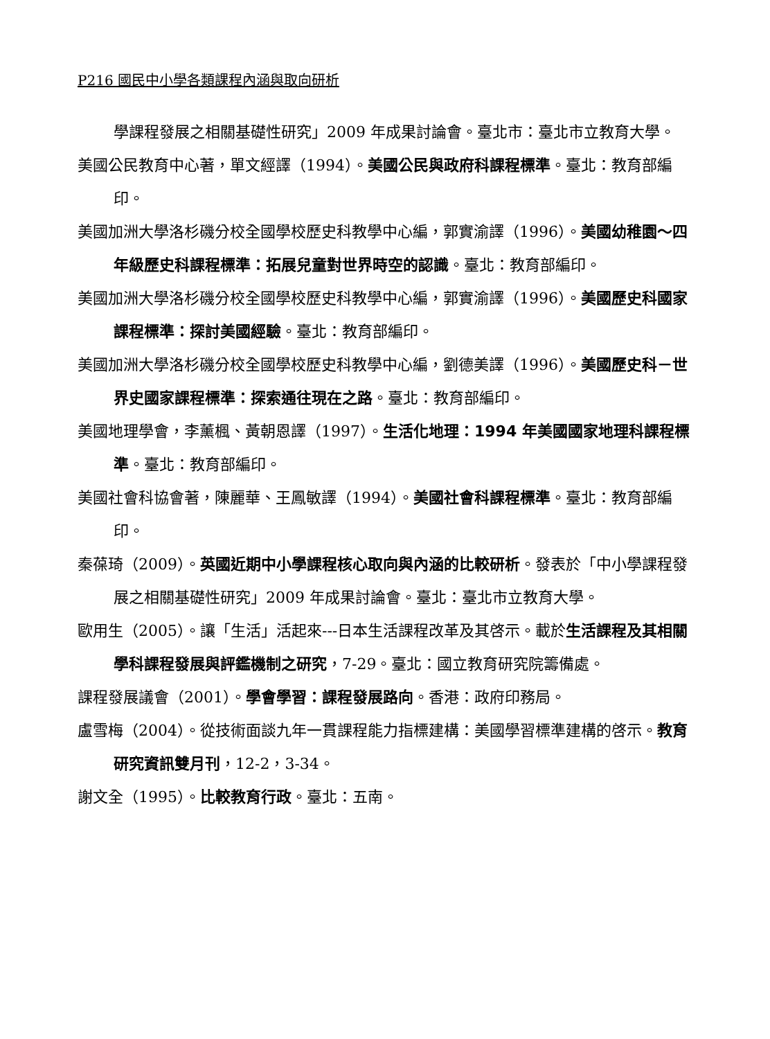P216 國民中小學各類課程內涵與取向研析
學課程發展之相關基礎性研究」2009 年成果討論會。臺北市：臺北市立教育大學。
美國公民教育中心著，單文經譯（1994）。美國公民與政府科課程標準。臺北：教育部編印。
美國加洲大學洛杉磯分校全國學校歷史科教學中心編，郭實渝譯（1996）。美國幼稚園～四年級歷史科課程標準：拓展兒童對世界時空的認識。臺北：教育部編印。
美國加洲大學洛杉磯分校全國學校歷史科教學中心編，郭實渝譯（1996）。美國歷史科國家課程標準：探討美國經驗。臺北：教育部編印。
美國加洲大學洛杉磯分校全國學校歷史科教學中心編，劉德美譯（1996）。美國歷史科－世界史國家課程標準：探索通往現在之路。臺北：教育部編印。
美國地理學會，李薰楓、黃朝恩譯（1997）。生活化地理：1994 年美國國家地理科課程標準。臺北：教育部編印。
美國社會科協會著，陳麗華、王鳳敏譯（1994）。美國社會科課程標準。臺北：教育部編印。
秦葆琦（2009）。英國近期中小學課程核心取向與內涵的比較研析。發表於「中小學課程發展之相關基礎性研究」2009 年成果討論會。臺北：臺北市立教育大學。
歐用生（2005）。讓「生活」活起來---日本生活課程改革及其啓示。載於生活課程及其相關學科課程發展與評鑑機制之研究，7-29。臺北：國立教育研究院籌備處。
課程發展議會（2001）。學會學習：課程發展路向。香港：政府印務局。
盧雪梅（2004）。從技術面談九年一貫課程能力指標建構：美國學習標準建構的啓示。教育研究資訊雙月刊，12-2，3-34。
謝文全（1995）。比較教育行政。臺北：五南。